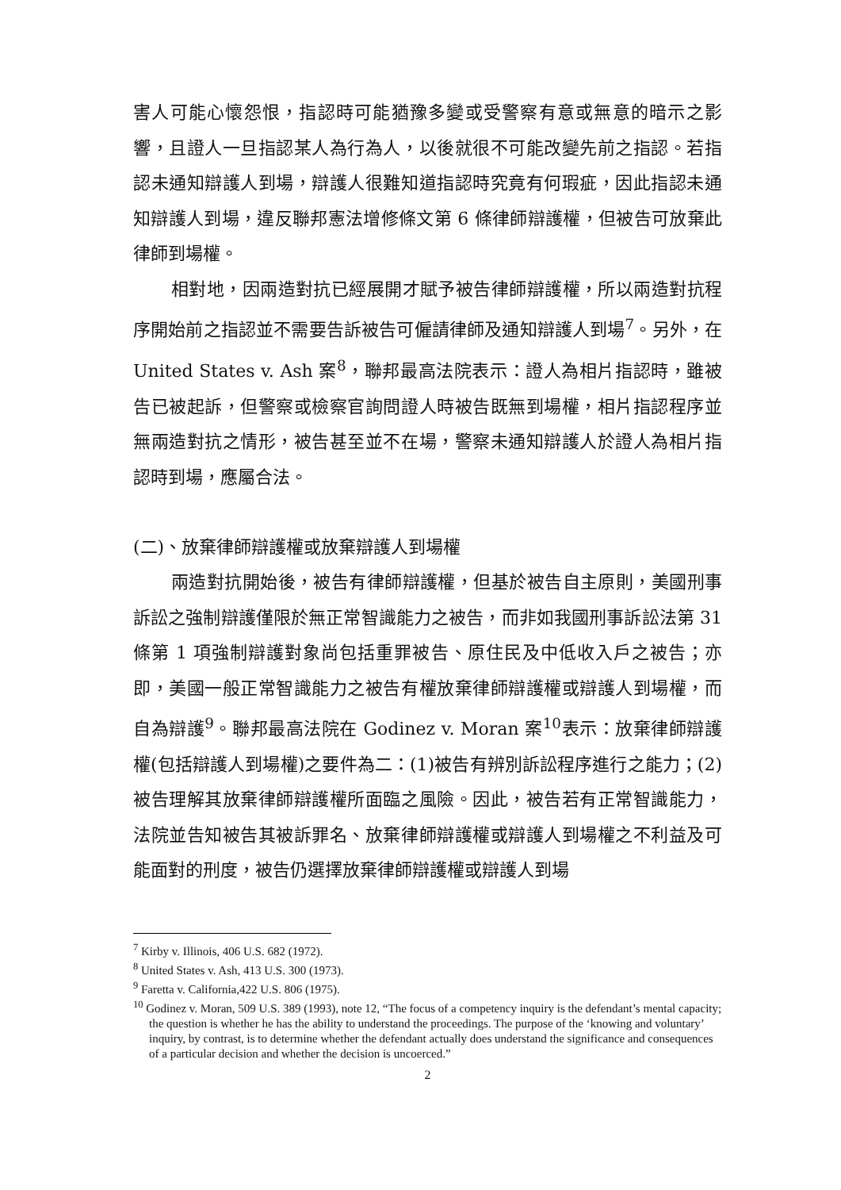害人可能心懷怨恨，指認時可能猶豫多變或受警察有意或無意的暗示之影響，且證人一旦指認某人為行為人，以後就很不可能改變先前之指認。若指認未通知辯護人到場，辯護人很難知道指認時究竟有何瑕疵，因此指認未通知辯護人到場，違反聯邦憲法增修條文第 6 條律師辯護權，但被告可放棄此律師到場權。
相對地，因兩造對抗已經展開才賦予被告律師辯護權，所以兩造對抗程序開始前之指認並不需要告訴被告可僱請律師及通知辯護人到場<sup>7</sup>。另外，在 United States v. Ash 案<sup>8</sup>，聯邦最高法院表示：證人為相片指認時，雖被告已被起訴，但警察或檢察官詢問證人時被告既無到場權，相片指認程序並無兩造對抗之情形，被告甚至並不在場，警察未通知辯護人於證人為相片指認時到場，應屬合法。
(二)、放棄律師辯護權或放棄辯護人到場權
兩造對抗開始後，被告有律師辯護權，但基於被告自主原則，美國刑事訴訟之強制辯護僅限於無正常智識能力之被告，而非如我國刑事訴訟法第 31 條第 1 項強制辯護對象尚包括重罪被告、原住民及中低收入戶之被告；亦即，美國一般正常智識能力之被告有權放棄律師辯護權或辯護人到場權，而自為辯護<sup>9</sup>。聯邦最高法院在 Godinez v. Moran 案<sup>10</sup>表示：放棄律師辯護權(包括辯護人到場權)之要件為二：(1)被告有辨別訴訟程序進行之能力；(2)被告理解其放棄律師辯護權所面臨之風險。因此，被告若有正常智識能力，法院並告知被告其被訴罪名、放棄律師辯護權或辯護人到場權之不利益及可能面對的刑度，被告仍選擇放棄律師辯護權或辯護人到場
<sup>7</sup> Kirby v. Illinois, 406 U.S. 682 (1972).
<sup>8</sup> United States v. Ash, 413 U.S. 300 (1973).
<sup>9</sup> Faretta v. California,422 U.S. 806 (1975).
<sup>10</sup> Godinez v. Moran, 509 U.S. 389 (1993), note 12, “The focus of a competency inquiry is the defendant’s mental capacity; the question is whether he has the ability to understand the proceedings. The purpose of the ‘knowing and voluntary’ inquiry, by contrast, is to determine whether the defendant actually does understand the significance and consequences of a particular decision and whether the decision is uncoerced.”
2